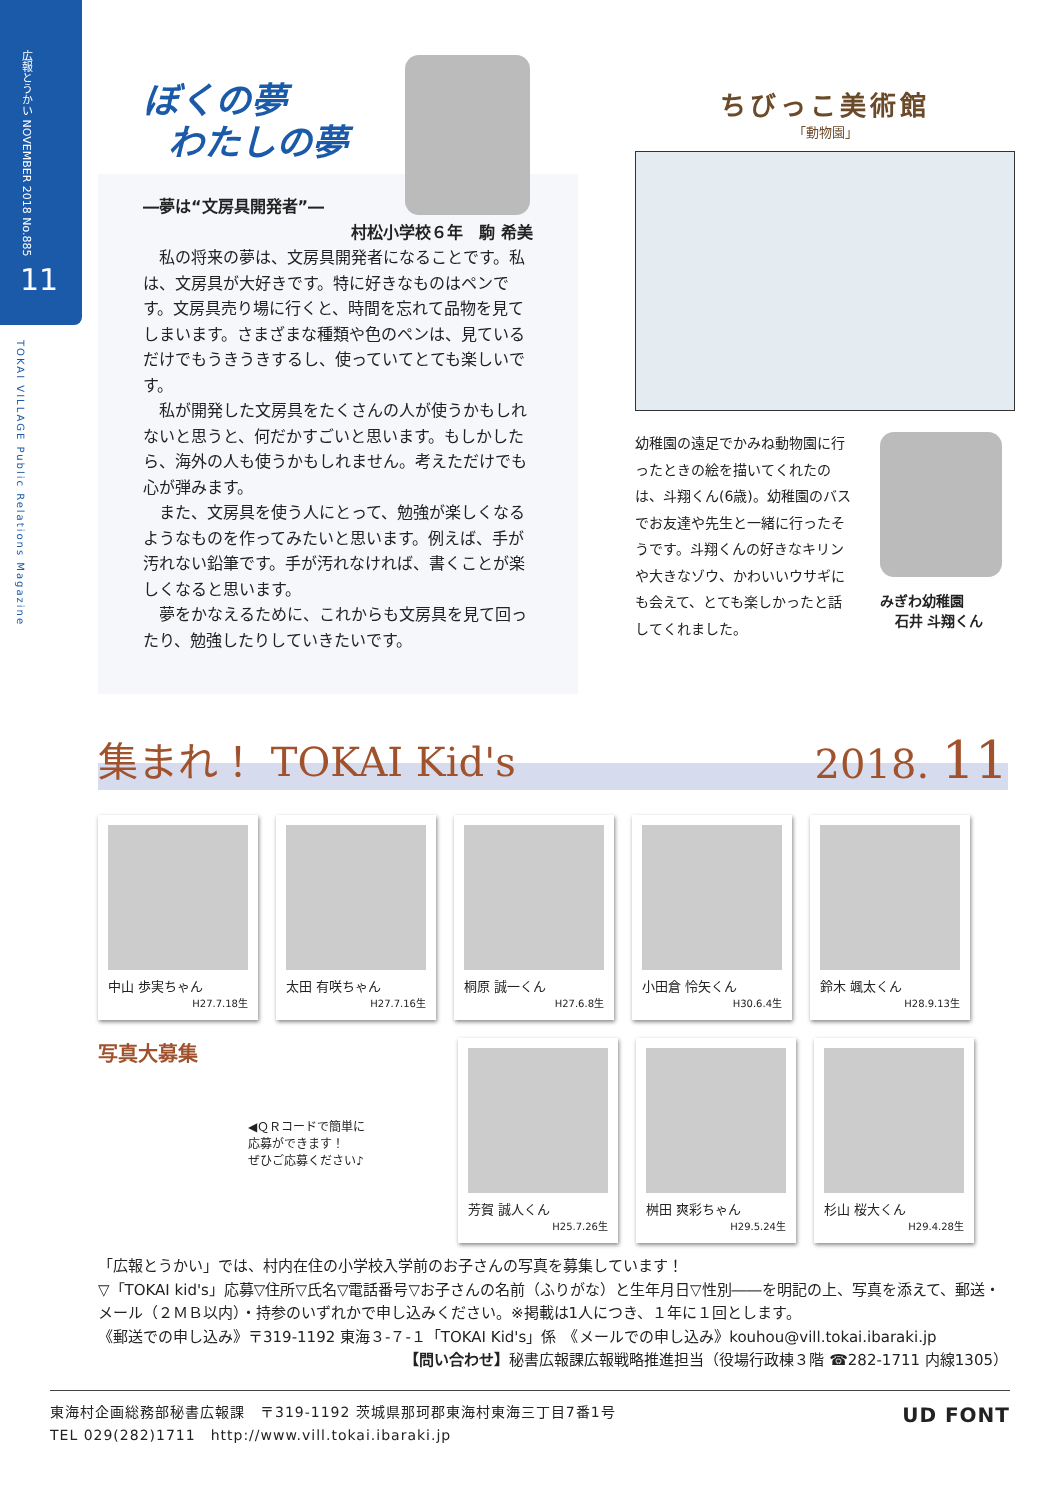広報とうかい NOVEMBER 2018 No.885
11
TOKAI VILLAGE Public Relations Magazine
ぼくの夢
わたしの夢
―夢は“文房具開発者”―
村松小学校６年　駒 希美
　私の将来の夢は、文房具開発者になることです。私は、文房具が大好きです。特に好きなものはペンです。文房具売り場に行くと、時間を忘れて品物を見てしまいます。さまざまな種類や色のペンは、見ているだけでもうきうきするし、使っていてとても楽しいです。
　私が開発した文房具をたくさんの人が使うかもしれないと思うと、何だかすごいと思います。もしかしたら、海外の人も使うかもしれません。考えただけでも心が弾みます。
　また、文房具を使う人にとって、勉強が楽しくなるようなものを作ってみたいと思います。例えば、手が汚れない鉛筆です。手が汚れなければ、書くことが楽しくなると思います。
　夢をかなえるために、これからも文房具を見て回ったり、勉強したりしていきたいです。
ちびっこ美術館
「動物園」
幼稚園の遠足でかみね動物園に行ったときの絵を描いてくれたのは、斗翔くん(6歳)。幼稚園のバスでお友達や先生と一緒に行ったそうです。斗翔くんの好きなキリンや大きなゾウ、かわいいウサギにも会えて、とても楽しかったと話してくれました。
みぎわ幼稚園
石井 斗翔くん
集まれ！ TOKAI Kid's 2018. 11
中山 歩実ちゃん
H27.7.18生
太田 有咲ちゃん
H27.7.16生
桐原 誠一くん
H27.6.8生
小田倉 怜矢くん
H30.6.4生
鈴木 颯太くん
H28.9.13生
写真大募集
◀ＱＲコードで簡単に
応募ができます！
ぜひご応募ください♪
芳賀 誠人くん
H25.7.26生
桝田 爽彩ちゃん
H29.5.24生
杉山 桜大くん
H29.4.28生
「広報とうかい」では、村内在住の小学校入学前のお子さんの写真を募集しています！
▽「TOKAI kid's」応募▽住所▽氏名▽電話番号▽お子さんの名前（ふりがな）と生年月日▽性別――を明記の上、写真を添えて、郵送・メール（２ＭＢ以内）・持参のいずれかで申し込みください。※掲載は1人につき、１年に１回とします。
《郵送での申し込み》〒319-1192 東海３-７-１「TOKAI Kid's」係　《メールでの申し込み》kouhou@vill.tokai.ibaraki.jp
【問い合わせ】秘書広報課広報戦略推進担当（役場行政棟３階 ☎282-1711 内線1305）
東海村企画総務部秘書広報課　〒319-1192 茨城県那珂郡東海村東海三丁目7番1号
TEL 029(282)1711　http://www.vill.tokai.ibaraki.jp UD FONT